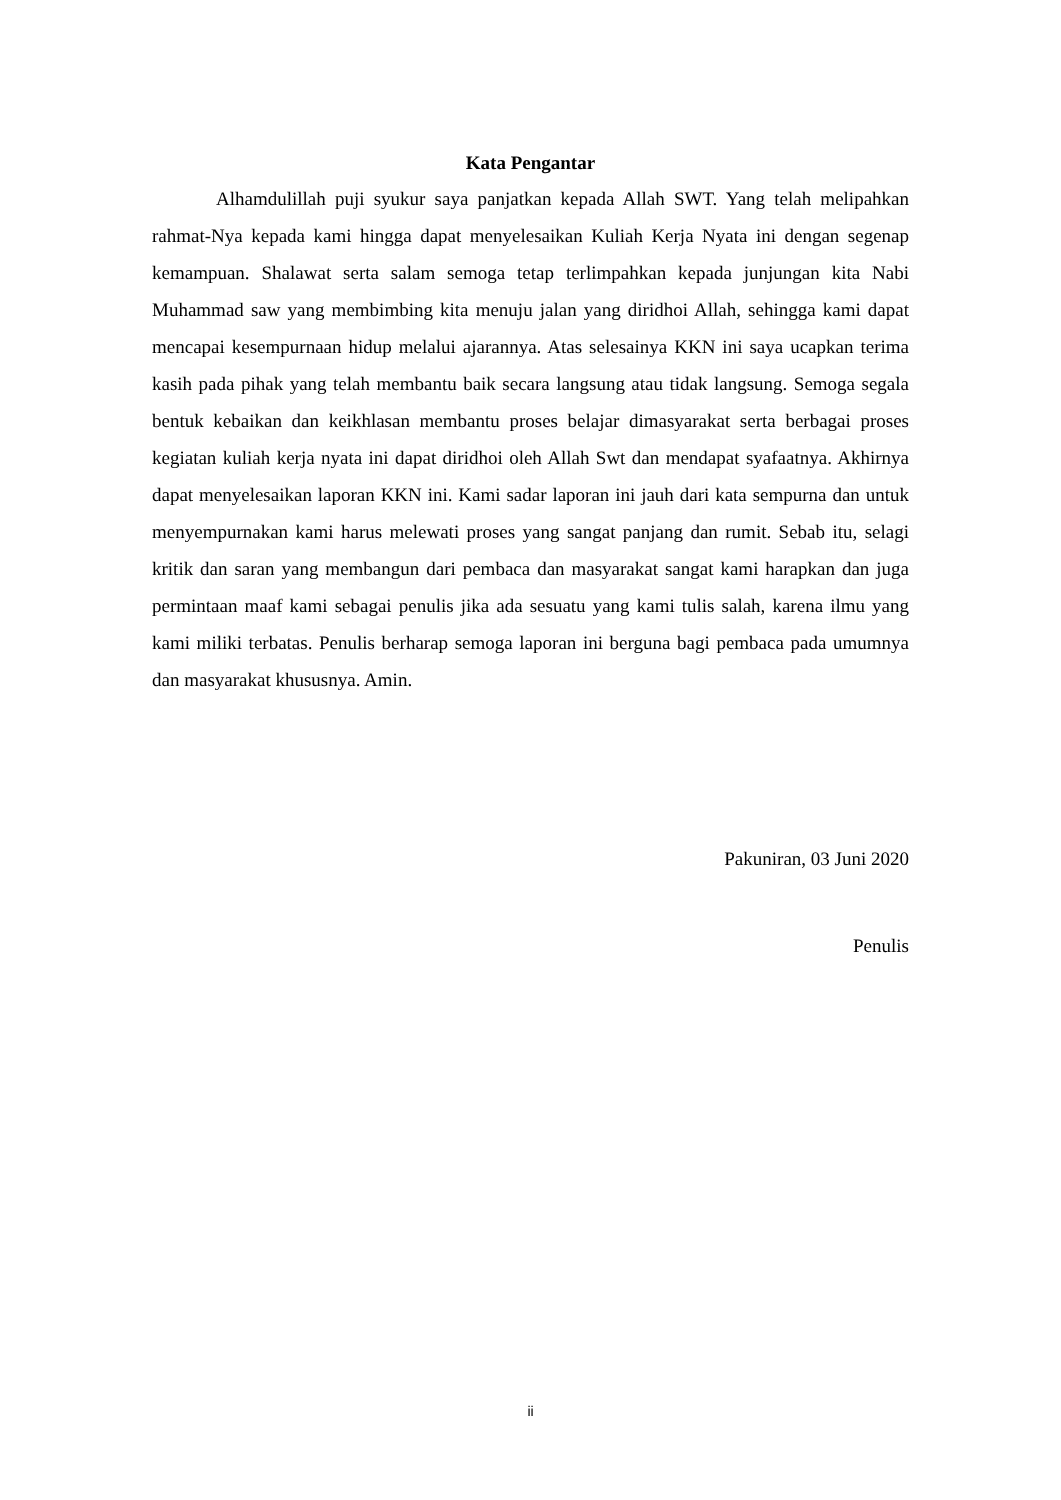Kata Pengantar
Alhamdulillah puji syukur saya panjatkan kepada Allah SWT. Yang telah melipahkan rahmat-Nya kepada kami hingga dapat menyelesaikan Kuliah Kerja Nyata ini dengan segenap kemampuan. Shalawat serta salam semoga tetap terlimpahkan kepada junjungan kita Nabi Muhammad saw yang membimbing kita menuju jalan yang diridhoi Allah, sehingga kami dapat mencapai kesempurnaan hidup melalui ajarannya. Atas selesainya KKN ini saya ucapkan terima kasih pada pihak yang telah membantu baik secara langsung atau tidak langsung. Semoga segala bentuk kebaikan dan keikhlasan membantu proses belajar dimasyarakat serta berbagai proses kegiatan kuliah kerja nyata ini dapat diridhoi oleh Allah Swt dan mendapat syafaatnya. Akhirnya dapat menyelesaikan laporan KKN ini. Kami sadar laporan ini jauh dari kata sempurna dan untuk menyempurnakan kami harus melewati proses yang sangat panjang dan rumit. Sebab itu, selagi kritik dan saran yang membangun dari pembaca dan masyarakat sangat kami harapkan dan juga permintaan maaf kami sebagai penulis jika ada sesuatu yang kami tulis salah, karena ilmu yang kami miliki terbatas. Penulis berharap semoga laporan ini berguna bagi pembaca pada umumnya dan masyarakat khususnya. Amin.
Pakuniran, 03 Juni 2020
Penulis
ii